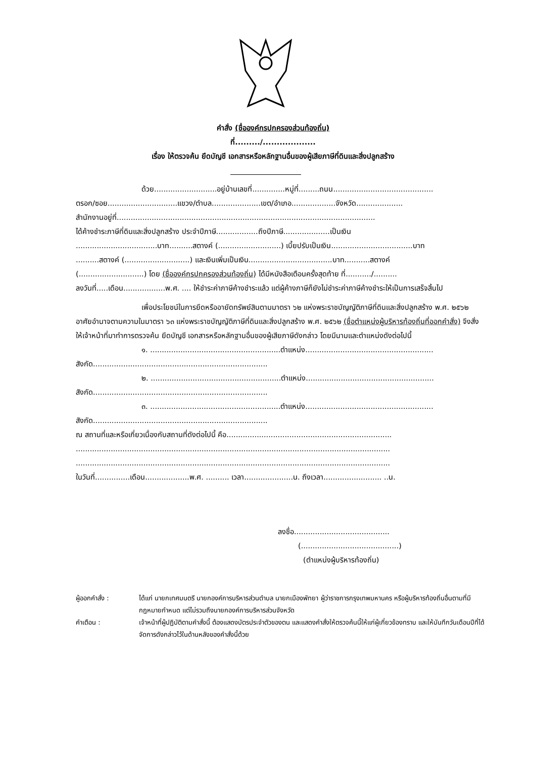คำสั่ง (ชื่อองค์กรปกครองส่วนท้องถิ่น)
ที่........./...................
เรื่อง ให้ตรวจค้น ยึดบัญชี เอกสารหรือหลักฐานอื่นของผู้เสียภาษีที่ดินและสิ่งปลูกสร้าง
ด้วย...........................อยู่บ้านเลขที่..............หมู่ที่.........ถนน...........................................
ตรอก/ซอย..............................แขวง/ตำบล.....................เขต/อำเภอ...................จังหวัด....................
สำนักงานอยู่ที่...............................................................................................................
ได้ค้างชำระภาษีที่ดินและสิ่งปลูกสร้าง ประจำปีภาษี..................ถึงปีภาษี....................เป็นเงิน
...................................บาท..........สตางค์ (...........................) เบี้ยปรับเป็นเงิน...................................บาท
..........สตางค์ (............................) และเงินเพิ่มเป็นเงิน....................................บาท...........สตางค์
(............................) โดย (ชื่อองค์กรปกครองส่วนท้องถิ่น) ได้มีหนังสือเตือนครั้งสุดท้าย ที่.........../..........
ลงวันที่.....เดือน..................พ.ศ. .... ให้ชำระค่าภาษีค้างชำระแล้ว แต่ผู้ค้างภาษีก็ยังไม่ชำระค่าภาษีค้างชำระให้เป็นการเสร็จสิ้นไป
เพื่อประโยชน์ในการยึดหรืออายัดทรัพย์สินตามมาตรา ๖๒ แห่งพระราชบัญญัติภาษีที่ดินและสิ่งปลูกสร้าง พ.ศ. ๒๕๖๒ อาศัยอำนาจตามความในมาตรา ๖๓ แห่งพระราชบัญญัติภาษีที่ดินและสิ่งปลูกสร้าง พ.ศ. ๒๕๖๒ (ชื่อตำแหน่งผู้บริหารท้องถิ่นที่ออกคำสั่ง) จึงสั่งให้เจ้าหน้าที่มาทำการตรวจค้น ยึดบัญชี เอกสารหรือหลักฐานอื่นของผู้เสียภาษีดังกล่าว โดยมีนามและตำแหน่งดังต่อไปนี้
๑. ........................................................ตำแหน่ง.......................................................
สังกัด...........................................................................
๒. ........................................................ตำแหน่ง.......................................................
สังกัด...........................................................................
๓. ........................................................ตำแหน่ง.......................................................
สังกัด...........................................................................
ณ สถานที่และหรือเกี่ยวเนื่องกับสถานที่ดังต่อไปนี้ คือ.......................................................................
.......................................................................................................................................
.......................................................................................................................................
ในวันที่...............เดือน...................พ.ศ. .......... เวลา.....................น. ถึงเวลา......................... ..น.
ลงชื่อ.........................................
(..........................................)
(ตำแหน่งผู้บริหารท้องถิ่น)
ผู้ออกคำสั่ง : ได้แก่ นายกเทศมนตรี นายกองค์การบริหารส่วนตำบล นายกเมืองพัทยา ผู้ว่าราชการกรุงเทพมหานคร หรือผู้บริหารท้องถิ่นอื่นตามที่มีกฎหมายกำหนด แต่ไม่รวมถึงนายกองค์การบริหารส่วนจังหวัด
คำเตือน : เจ้าหน้าที่ผู้ปฏิบัติตามคำสั่งนี้ ต้องแสดงบัตรประจำตัวของตน และแสดงคำสั่งให้ตรวจค้นนี้ให้แก่ผู้เกี่ยวข้องทราบ และให้บันทึกวันเดือนปีที่ได้จัดการดังกล่าวไว้ในด้านหลังของคำสั่งนี้ด้วย